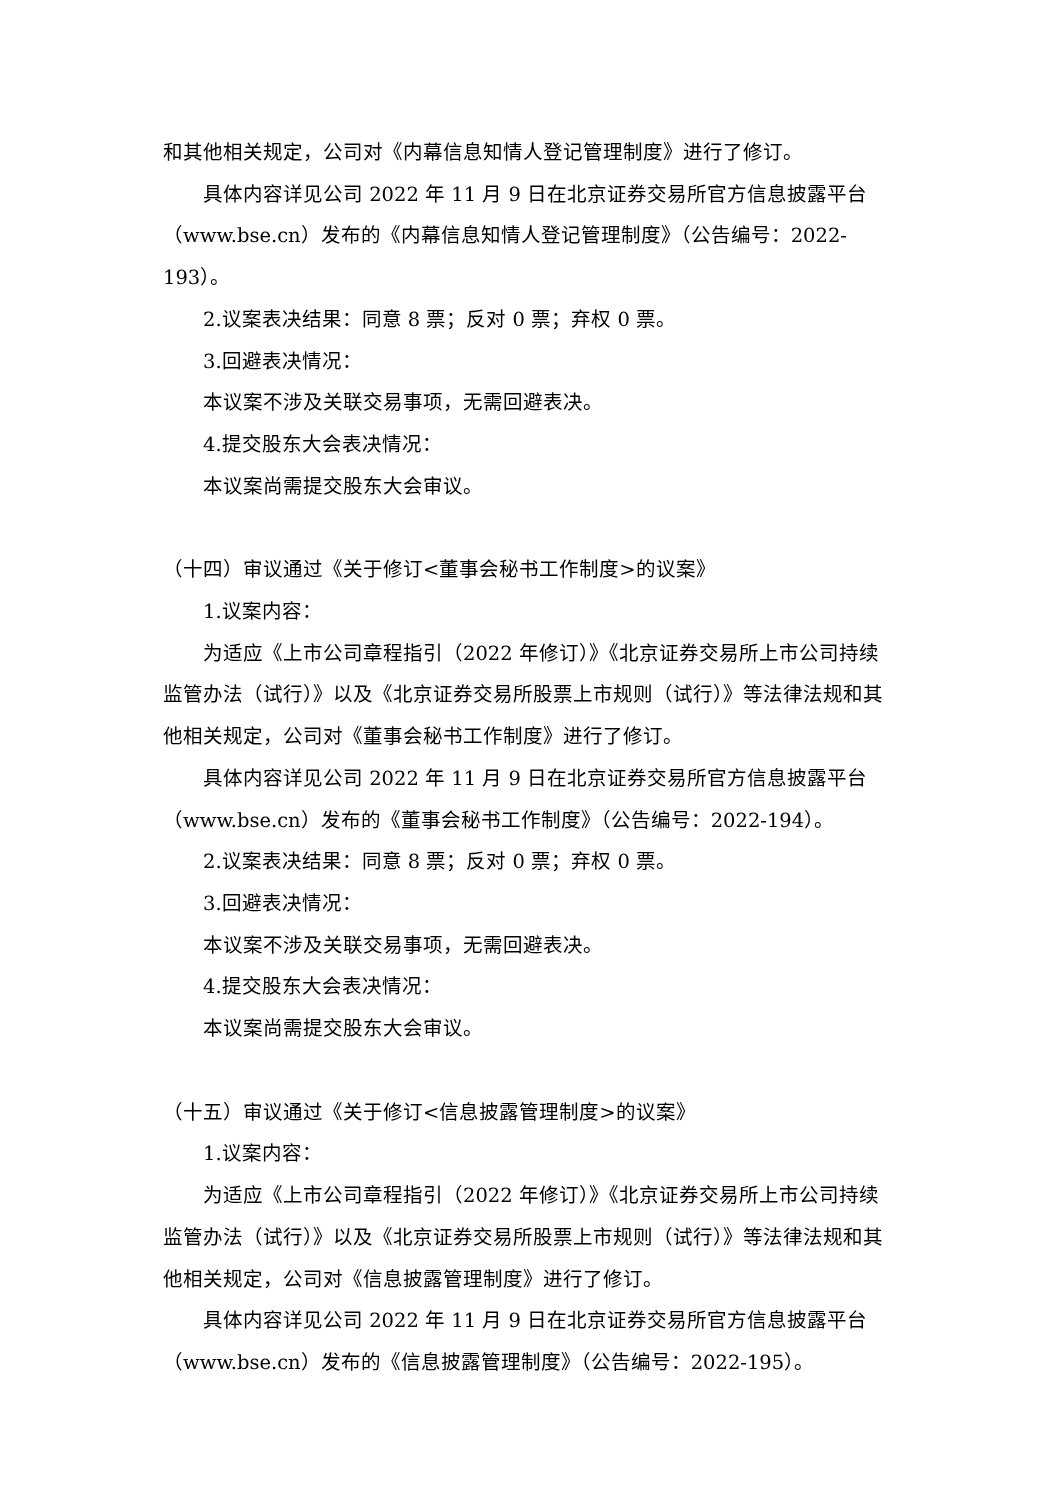和其他相关规定，公司对《内幕信息知情人登记管理制度》进行了修订。
具体内容详见公司 2022 年 11 月 9 日在北京证券交易所官方信息披露平台（www.bse.cn）发布的《内幕信息知情人登记管理制度》（公告编号：2022-193）。
2.议案表决结果：同意 8 票；反对 0 票；弃权 0 票。
3.回避表决情况：
本议案不涉及关联交易事项，无需回避表决。
4.提交股东大会表决情况：
本议案尚需提交股东大会审议。
（十四）审议通过《关于修订<董事会秘书工作制度>的议案》
1.议案内容：
为适应《上市公司章程指引（2022 年修订）》《北京证券交易所上市公司持续监管办法（试行）》以及《北京证券交易所股票上市规则（试行）》等法律法规和其他相关规定，公司对《董事会秘书工作制度》进行了修订。
具体内容详见公司 2022 年 11 月 9 日在北京证券交易所官方信息披露平台（www.bse.cn）发布的《董事会秘书工作制度》（公告编号：2022-194）。
2.议案表决结果：同意 8 票；反对 0 票；弃权 0 票。
3.回避表决情况：
本议案不涉及关联交易事项，无需回避表决。
4.提交股东大会表决情况：
本议案尚需提交股东大会审议。
（十五）审议通过《关于修订<信息披露管理制度>的议案》
1.议案内容：
为适应《上市公司章程指引（2022 年修订）》《北京证券交易所上市公司持续监管办法（试行）》以及《北京证券交易所股票上市规则（试行）》等法律法规和其他相关规定，公司对《信息披露管理制度》进行了修订。
具体内容详见公司 2022 年 11 月 9 日在北京证券交易所官方信息披露平台（www.bse.cn）发布的《信息披露管理制度》（公告编号：2022-195）。